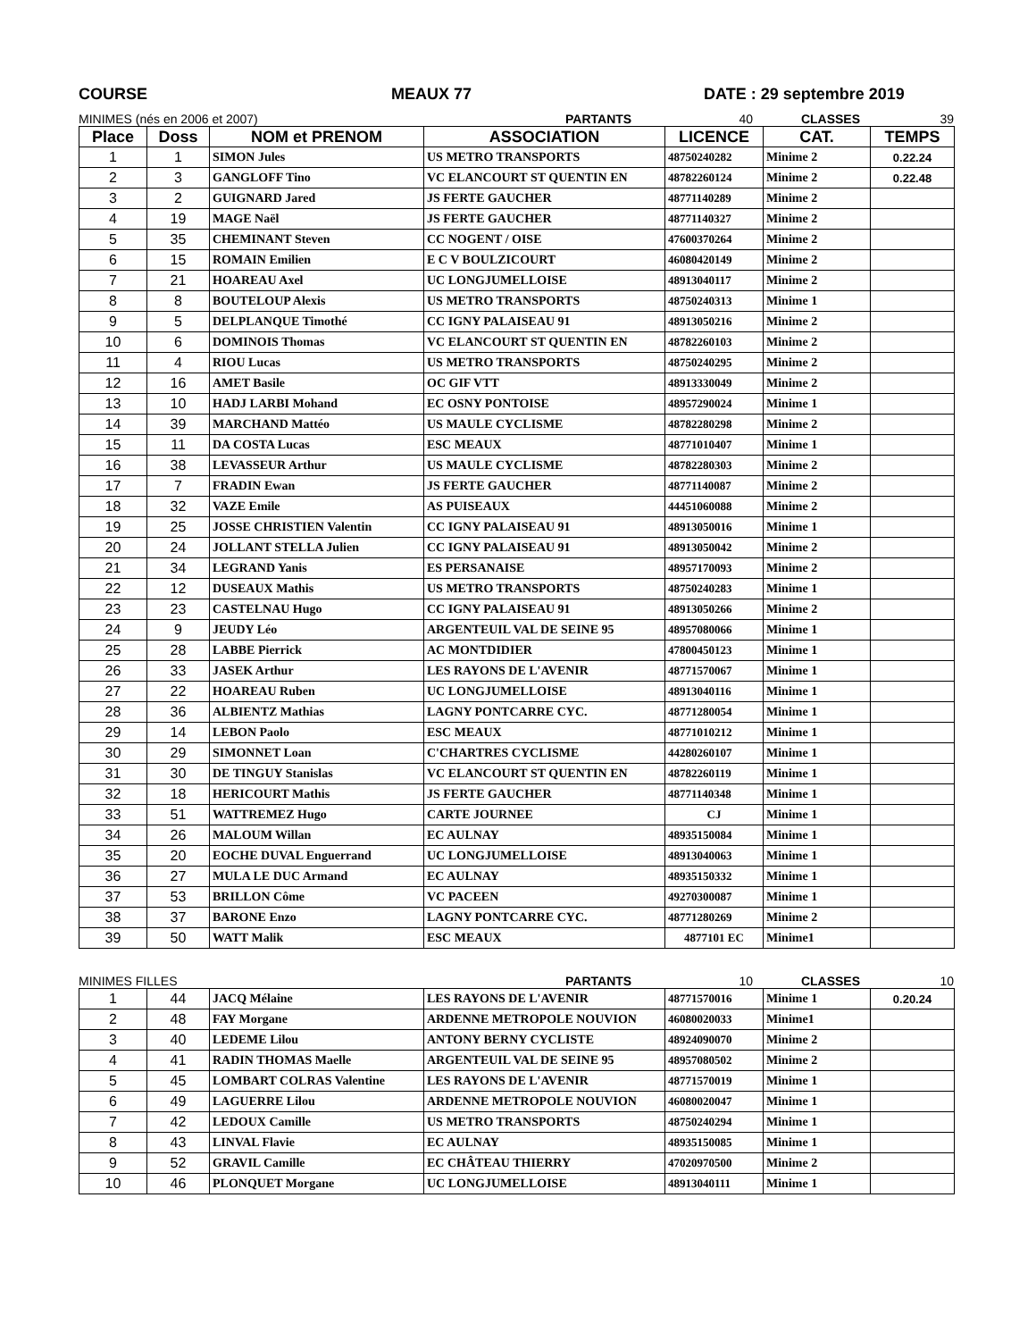COURSE MEAUX 77 DATE : 29 septembre 2019
MINIMES (nés en 2006 et 2007) PARTANTS 40 CLASSES 39
| Place | Doss | NOM et PRENOM | ASSOCIATION | LICENCE | CAT. | TEMPS |
| --- | --- | --- | --- | --- | --- | --- |
| 1 | 1 | SIMON Jules | US METRO TRANSPORTS | 48750240282 | Minime 2 | 0.22.24 |
| 2 | 3 | GANGLOFF Tino | VC ELANCOURT ST QUENTIN EN | 48782260124 | Minime 2 | 0.22.48 |
| 3 | 2 | GUIGNARD Jared | JS FERTE GAUCHER | 48771140289 | Minime 2 | |
| 4 | 19 | MAGE Naël | JS FERTE GAUCHER | 48771140327 | Minime 2 | |
| 5 | 35 | CHEMINANT Steven | CC NOGENT / OISE | 47600370264 | Minime 2 | |
| 6 | 15 | ROMAIN Emilien | E C V BOULZICOURT | 46080420149 | Minime 2 | |
| 7 | 21 | HOAREAU Axel | UC LONGJUMELLOISE | 48913040117 | Minime 2 | |
| 8 | 8 | BOUTELOUP Alexis | US METRO TRANSPORTS | 48750240313 | Minime 1 | |
| 9 | 5 | DELPLANQUE Timothé | CC IGNY PALAISEAU 91 | 48913050216 | Minime 2 | |
| 10 | 6 | DOMINOIS Thomas | VC ELANCOURT ST QUENTIN EN | 48782260103 | Minime 2 | |
| 11 | 4 | RIOU Lucas | US METRO TRANSPORTS | 48750240295 | Minime 2 | |
| 12 | 16 | AMET Basile | OC GIF VTT | 48913330049 | Minime 2 | |
| 13 | 10 | HADJ LARBI Mohand | EC OSNY PONTOISE | 48957290024 | Minime 1 | |
| 14 | 39 | MARCHAND Mattéo | US MAULE CYCLISME | 48782280298 | Minime 2 | |
| 15 | 11 | DA COSTA Lucas | ESC MEAUX | 48771010407 | Minime 1 | |
| 16 | 38 | LEVASSEUR Arthur | US MAULE CYCLISME | 48782280303 | Minime 2 | |
| 17 | 7 | FRADIN Ewan | JS FERTE GAUCHER | 48771140087 | Minime 2 | |
| 18 | 32 | VAZE Emile | AS PUISEAUX | 44451060088 | Minime 2 | |
| 19 | 25 | JOSSE CHRISTIEN Valentin | CC IGNY PALAISEAU 91 | 48913050016 | Minime 1 | |
| 20 | 24 | JOLLANT STELLA Julien | CC IGNY PALAISEAU 91 | 48913050042 | Minime 2 | |
| 21 | 34 | LEGRAND Yanis | ES PERSANAISE | 48957170093 | Minime 2 | |
| 22 | 12 | DUSEAUX Mathis | US METRO TRANSPORTS | 48750240283 | Minime 1 | |
| 23 | 23 | CASTELNAU Hugo | CC IGNY PALAISEAU 91 | 48913050266 | Minime 2 | |
| 24 | 9 | JEUDY Léo | ARGENTEUIL VAL DE SEINE 95 | 48957080066 | Minime 1 | |
| 25 | 28 | LABBE Pierrick | AC MONTDIDIER | 47800450123 | Minime 1 | |
| 26 | 33 | JASEK Arthur | LES RAYONS DE L'AVENIR | 48771570067 | Minime 1 | |
| 27 | 22 | HOAREAU Ruben | UC LONGJUMELLOISE | 48913040116 | Minime 1 | |
| 28 | 36 | ALBIENTZ Mathias | LAGNY PONTCARRE CYC. | 48771280054 | Minime 1 | |
| 29 | 14 | LEBON Paolo | ESC MEAUX | 48771010212 | Minime 1 | |
| 30 | 29 | SIMONNET Loan | C'CHARTRES CYCLISME | 44280260107 | Minime 1 | |
| 31 | 30 | DE TINGUY Stanislas | VC ELANCOURT ST QUENTIN EN | 48782260119 | Minime 1 | |
| 32 | 18 | HERICOURT Mathis | JS FERTE GAUCHER | 48771140348 | Minime 1 | |
| 33 | 51 | WATTREMEZ Hugo | CARTE JOURNEE | CJ | Minime 1 | |
| 34 | 26 | MALOUM Willan | EC AULNAY | 48935150084 | Minime 1 | |
| 35 | 20 | EOCHE DUVAL Enguerrand | UC LONGJUMELLOISE | 48913040063 | Minime 1 | |
| 36 | 27 | MULA LE DUC Armand | EC AULNAY | 48935150332 | Minime 1 | |
| 37 | 53 | BRILLON Côme | VC PACEEN | 49270300087 | Minime 1 | |
| 38 | 37 | BARONE Enzo | LAGNY PONTCARRE CYC. | 48771280269 | Minime 2 | |
| 39 | 50 | WATT Malik | ESC MEAUX | 4877101 EC | Minime1 | |
MINIMES FILLES PARTANTS 10 CLASSES 10
| 1 | 44 | JACQ Mélaine | LES RAYONS DE L'AVENIR | 48771570016 | Minime 1 | 0.20.24 |
| 2 | 48 | FAY Morgane | ARDENNE METROPOLE NOUVION | 46080020033 | Minime1 | |
| 3 | 40 | LEDEME Lilou | ANTONY BERNY CYCLISTE | 48924090070 | Minime 2 | |
| 4 | 41 | RADIN THOMAS Maelle | ARGENTEUIL VAL DE SEINE 95 | 48957080502 | Minime 2 | |
| 5 | 45 | LOMBART COLRAS Valentine | LES RAYONS DE L'AVENIR | 48771570019 | Minime 1 | |
| 6 | 49 | LAGUERRE Lilou | ARDENNE METROPOLE NOUVION | 46080020047 | Minime 1 | |
| 7 | 42 | LEDOUX Camille | US METRO TRANSPORTS | 48750240294 | Minime 1 | |
| 8 | 43 | LINVAL Flavie | EC AULNAY | 48935150085 | Minime 1 | |
| 9 | 52 | GRAVIL Camille | EC CHÂTEAU THIERRY | 47020970500 | Minime 2 | |
| 10 | 46 | PLONQUET Morgane | UC LONGJUMELLOISE | 48913040111 | Minime 1 | |